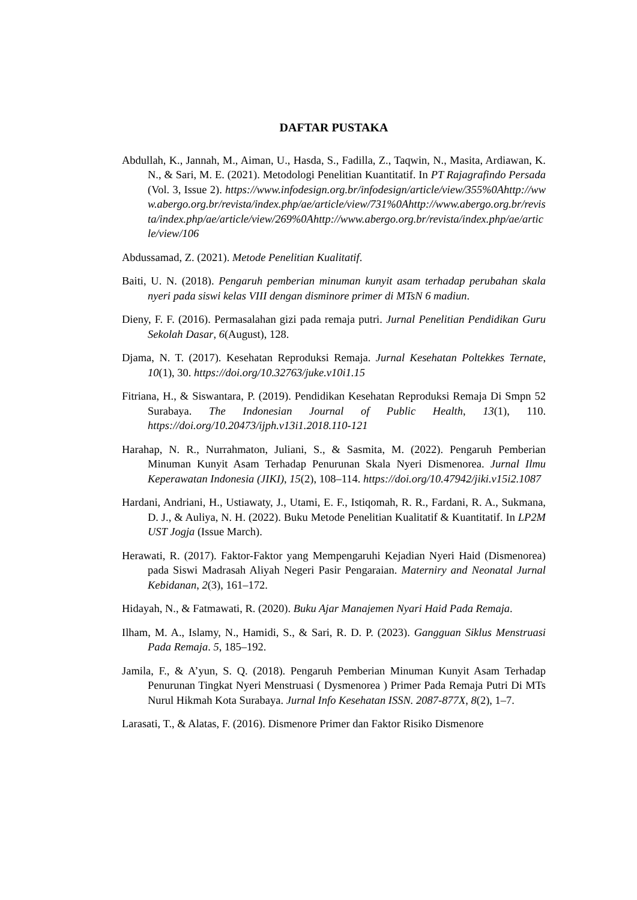DAFTAR PUSTAKA
Abdullah, K., Jannah, M., Aiman, U., Hasda, S., Fadilla, Z., Taqwin, N., Masita, Ardiawan, K. N., & Sari, M. E. (2021). Metodologi Penelitian Kuantitatif. In PT Rajagrafindo Persada (Vol. 3, Issue 2). https://www.infodesign.org.br/infodesign/article/view/355%0Ahttp://www.abergo.org.br/revista/index.php/ae/article/view/731%0Ahttp://www.abergo.org.br/revista/index.php/ae/article/view/269%0Ahttp://www.abergo.org.br/revista/index.php/ae/article/view/106
Abdussamad, Z. (2021). Metode Penelitian Kualitatif.
Baiti, U. N. (2018). Pengaruh pemberian minuman kunyit asam terhadap perubahan skala nyeri pada siswi kelas VIII dengan disminore primer di MTsN 6 madiun.
Dieny, F. F. (2016). Permasalahan gizi pada remaja putri. Jurnal Penelitian Pendidikan Guru Sekolah Dasar, 6(August), 128.
Djama, N. T. (2017). Kesehatan Reproduksi Remaja. Jurnal Kesehatan Poltekkes Ternate, 10(1), 30. https://doi.org/10.32763/juke.v10i1.15
Fitriana, H., & Siswantara, P. (2019). Pendidikan Kesehatan Reproduksi Remaja Di Smpn 52 Surabaya. The Indonesian Journal of Public Health, 13(1), 110. https://doi.org/10.20473/ijph.v13i1.2018.110-121
Harahap, N. R., Nurrahmaton, Juliani, S., & Sasmita, M. (2022). Pengaruh Pemberian Minuman Kunyit Asam Terhadap Penurunan Skala Nyeri Dismenorea. Jurnal Ilmu Keperawatan Indonesia (JIKI), 15(2), 108–114. https://doi.org/10.47942/jiki.v15i2.1087
Hardani, Andriani, H., Ustiawaty, J., Utami, E. F., Istiqomah, R. R., Fardani, R. A., Sukmana, D. J., & Auliya, N. H. (2022). Buku Metode Penelitian Kualitatif & Kuantitatif. In LP2M UST Jogja (Issue March).
Herawati, R. (2017). Faktor-Faktor yang Mempengaruhi Kejadian Nyeri Haid (Dismenorea) pada Siswi Madrasah Aliyah Negeri Pasir Pengaraian. Materniry and Neonatal Jurnal Kebidanan, 2(3), 161–172.
Hidayah, N., & Fatmawati, R. (2020). Buku Ajar Manajemen Nyari Haid Pada Remaja.
Ilham, M. A., Islamy, N., Hamidi, S., & Sari, R. D. P. (2023). Gangguan Siklus Menstruasi Pada Remaja. 5, 185–192.
Jamila, F., & A’yun, S. Q. (2018). Pengaruh Pemberian Minuman Kunyit Asam Terhadap Penurunan Tingkat Nyeri Menstruasi ( Dysmenorea ) Primer Pada Remaja Putri Di MTs Nurul Hikmah Kota Surabaya. Jurnal Info Kesehatan ISSN. 2087-877X, 8(2), 1–7.
Larasati, T., & Alatas, F. (2016). Dismenore Primer dan Faktor Risiko Dismenore